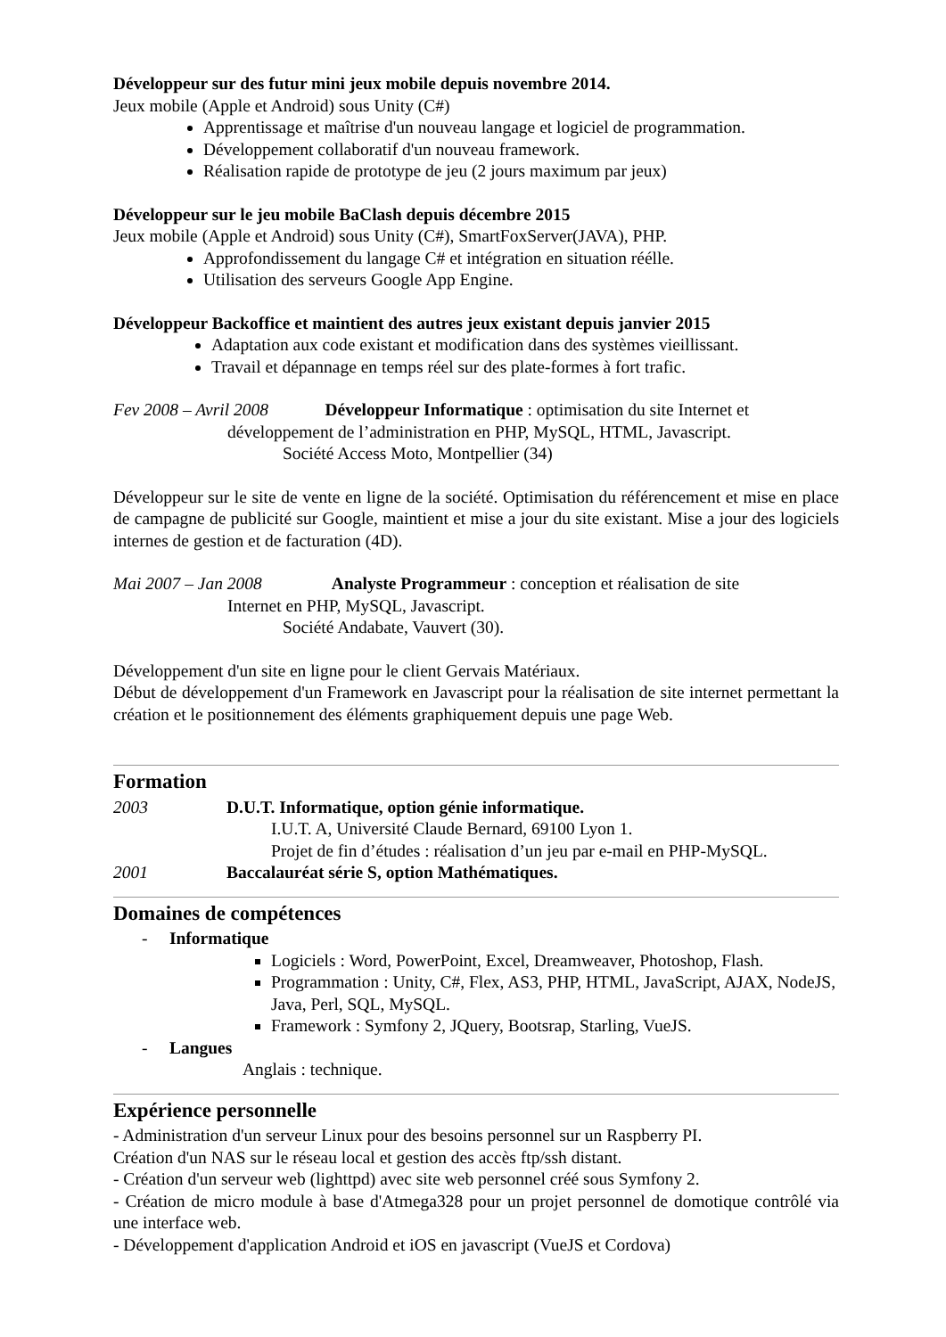Développeur sur des futur mini jeux mobile depuis novembre 2014.
Jeux mobile (Apple et Android) sous Unity (C#)
Apprentissage et maîtrise d'un nouveau langage et logiciel de programmation.
Développement collaboratif d'un nouveau framework.
Réalisation rapide de prototype de jeu (2 jours maximum par jeux)
Développeur sur le jeu mobile BaClash depuis décembre 2015
Jeux mobile (Apple et Android) sous Unity (C#), SmartFoxServer(JAVA), PHP.
Approfondissement du langage C# et intégration en situation réélle.
Utilisation des serveurs Google App Engine.
Développeur Backoffice et maintient des autres jeux existant depuis janvier 2015
Adaptation aux code existant et modification dans des systèmes vieillissant.
Travail et dépannage en temps réel sur des plate-formes à fort trafic.
Fev 2008 – Avril 2008 Développeur Informatique : optimisation du site Internet et
développement de l’administration en PHP, MySQL, HTML, Javascript.
Société Access Moto, Montpellier (34)
Développeur sur le site de vente en ligne de la société. Optimisation du référencement et mise en place de campagne de publicité sur Google, maintient et mise a jour du site existant. Mise a jour des logiciels internes de gestion et de facturation (4D).
Mai 2007 – Jan 2008 Analyste Programmeur : conception et réalisation de site
Internet en PHP, MySQL, Javascript.
Société Andabate, Vauvert (30).
Développement d'un site en ligne pour le client Gervais Matériaux.
Début de développement d'un Framework en Javascript pour la réalisation de site internet permettant la création et le positionnement des éléments graphiquement depuis une page Web.
Formation
2003 D.U.T. Informatique, option génie informatique.
I.U.T. A, Université Claude Bernard, 69100 Lyon 1.
Projet de fin d’études : réalisation d’un jeu par e-mail en PHP-MySQL.
2001 Baccalauréat série S, option Mathématiques.
Domaines de compétences
- Informatique
Logiciels : Word, PowerPoint, Excel, Dreamweaver, Photoshop, Flash.
Programmation : Unity, C#, Flex, AS3, PHP, HTML, JavaScript, AJAX, NodeJS, Java, Perl, SQL, MySQL.
Framework : Symfony 2, JQuery, Bootsrap, Starling, VueJS.
- Langues
Anglais : technique.
Expérience personnelle
- Administration d'un serveur Linux pour des besoins personnel sur un Raspberry PI.
Création d'un NAS sur le réseau local et gestion des accès ftp/ssh distant.
- Création d'un serveur web (lighttpd) avec site web personnel créé sous Symfony 2.
- Création de micro module à base d'Atmega328 pour un projet personnel de domotique contrôlé via une interface web.
- Développement d'application Android et iOS en javascript (VueJS et Cordova)